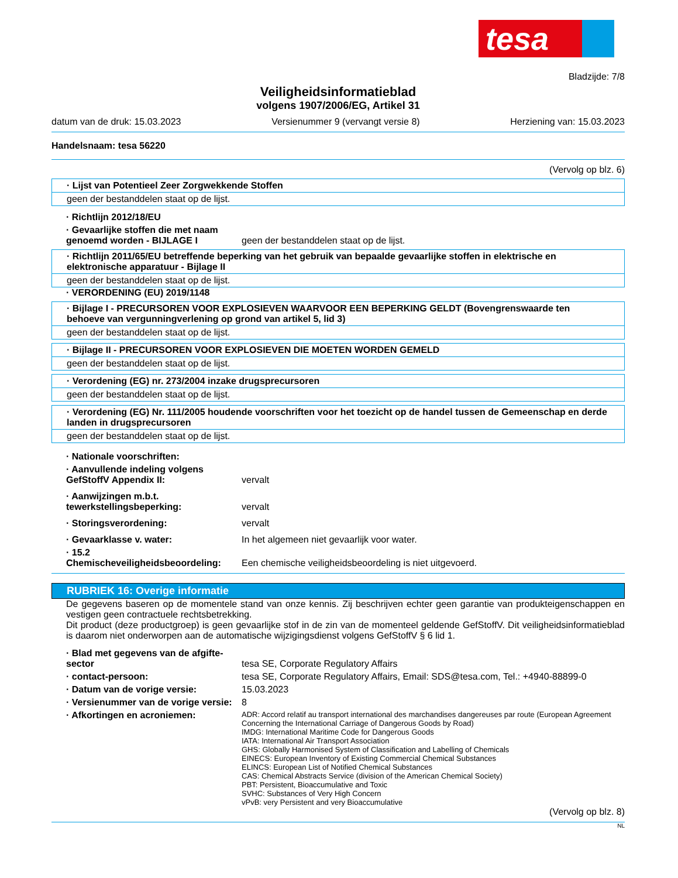tesa
Bladzijde: 7/8
Veiligheidsinformatieblad
volgens 1907/2006/EG, Artikel 31
datum van de druk: 15.03.2023 Versienummer 9 (vervangt versie 8) Herziening van: 15.03.2023
Handelsnaam: tesa 56220
(Vervolg op blz. 6)
· Lijst van Potentieel Zeer Zorgwekkende Stoffen
geen der bestanddelen staat op de lijst.
· Richtlijn 2012/18/EU
· Gevaarlijke stoffen die met naam genoemd worden - BIJLAGE I
geen der bestanddelen staat op de lijst.
· Richtlijn 2011/65/EU betreffende beperking van het gebruik van bepaalde gevaarlijke stoffen in elektrische en elektronische apparatuur - Bijlage II
geen der bestanddelen staat op de lijst.
· VERORDENING (EU) 2019/1148
· Bijlage I - PRECURSOREN VOOR EXPLOSIEVEN WAARVOOR EEN BEPERKING GELDT (Bovengrenswaarde ten behoeve van vergunningverlening op grond van artikel 5, lid 3)
geen der bestanddelen staat op de lijst.
· Bijlage II - PRECURSOREN VOOR EXPLOSIEVEN DIE MOETEN WORDEN GEMELD
geen der bestanddelen staat op de lijst.
· Verordening (EG) nr. 273/2004 inzake drugsprecursoren
geen der bestanddelen staat op de lijst.
· Verordening (EG) Nr. 111/2005 houdende voorschriften voor het toezicht op de handel tussen de Gemeenschap en derde landen in drugsprecursoren
geen der bestanddelen staat op de lijst.
· Nationale voorschriften:
· Aanvullende indeling volgens GefStoffV Appendix II:
vervalt
· Aanwijzingen m.b.t. tewerkstellingsbeperking:
vervalt
· Storingsverordening: vervalt
· Gevaarklasse v. water: In het algemeen niet gevaarlijk voor water.
· 15.2 Chemischeveiligheidsbeoordeling:
Een chemische veiligheidsbeoordeling is niet uitgevoerd.
RUBRIEK 16: Overige informatie
De gegevens baseren op de momentele stand van onze kennis. Zij beschrijven echter geen garantie van produkteigenschappen en vestigen geen contractuele rechtsbetrekking.
Dit product (deze productgroep) is geen gevaarlijke stof in de zin van de momenteel geldende GefStoffV. Dit veiligheidsinformatieblad is daarom niet onderworpen aan de automatische wijzigingsdienst volgens GefStoffV § 6 lid 1.
· Blad met gegevens van de afgifte-sector
tesa SE, Corporate Regulatory Affairs
· contact-persoon: tesa SE, Corporate Regulatory Affairs, Email: SDS@tesa.com, Tel.: +4940-88899-0
· Datum van de vorige versie: 15.03.2023
· Versienummer van de vorige versie:
8
· Afkortingen en acroniemen:
ADR: Accord relatif au transport international des marchandises dangereuses par route (European Agreement Concerning the International Carriage of Dangerous Goods by Road)
IMDG: International Maritime Code for Dangerous Goods
IATA: International Air Transport Association
GHS: Globally Harmonised System of Classification and Labelling of Chemicals
EINECS: European Inventory of Existing Commercial Chemical Substances
ELINCS: European List of Notified Chemical Substances
CAS: Chemical Abstracts Service (division of the American Chemical Society)
PBT: Persistent, Bioaccumulative and Toxic
SVHC: Substances of Very High Concern
vPvB: very Persistent and very Bioaccumulative
(Vervolg op blz. 8)
NL